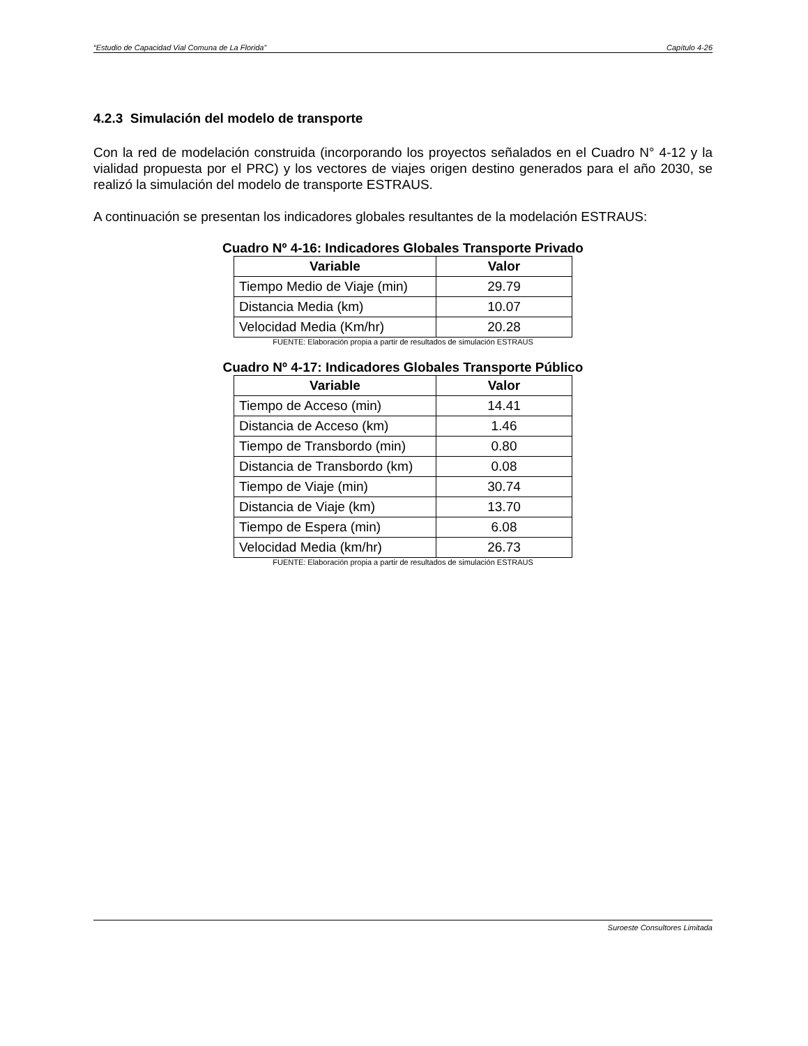“Estudio de Capacidad Vial Comuna de La Florida” Capítulo 4-26
4.2.3 Simulación del modelo de transporte
Con la red de modelación construida (incorporando los proyectos señalados en el Cuadro N° 4-12 y la vialidad propuesta por el PRC) y los vectores de viajes origen destino generados para el año 2030, se realizó la simulación del modelo de transporte ESTRAUS.
A continuación se presentan los indicadores globales resultantes de la modelación ESTRAUS:
Cuadro Nº 4-16: Indicadores Globales Transporte Privado
| Variable | Valor |
| --- | --- |
| Tiempo Medio de Viaje (min) | 29.79 |
| Distancia Media (km) | 10.07 |
| Velocidad Media (Km/hr) | 20.28 |
FUENTE: Elaboración propia a partir de resultados de simulación ESTRAUS
Cuadro Nº 4-17: Indicadores Globales Transporte Público
| Variable | Valor |
| --- | --- |
| Tiempo de Acceso (min) | 14.41 |
| Distancia de Acceso (km) | 1.46 |
| Tiempo de Transbordo (min) | 0.80 |
| Distancia de Transbordo (km) | 0.08 |
| Tiempo de Viaje (min) | 30.74 |
| Distancia de Viaje (km) | 13.70 |
| Tiempo de Espera (min) | 6.08 |
| Velocidad Media (km/hr) | 26.73 |
FUENTE: Elaboración propia a partir de resultados de simulación ESTRAUS
Suroeste Consultores Limitada